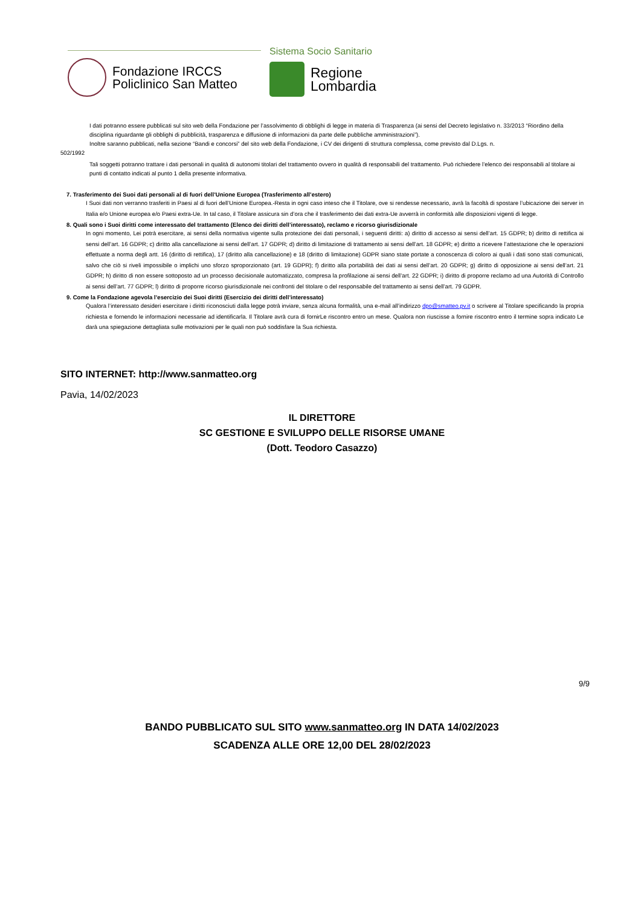Fondazione IRCCS
Policlinico San Matteo
Sistema Socio Sanitario
Regione
Lombardia
I dati potranno essere pubblicati sul sito web della Fondazione per l’assolvimento di obblighi di legge in materia di Trasparenza (ai sensi del Decreto legislativo n. 33/2013 “Riordino della disciplina riguardante gli obblighi di pubblicità, trasparenza e diffusione di informazioni da parte delle pubbliche amministrazioni”).
Inoltre saranno pubblicati, nella sezione “Bandi e concorsi” del sito web della Fondazione, i CV dei dirigenti di struttura complessa, come previsto dal D.Lgs. n.
502/1992
Tali soggetti potranno trattare i dati personali in qualità di autonomi titolari del trattamento ovvero in qualità di responsabili del trattamento. Può richiedere l’elenco dei responsabili al titolare ai punti di contatto indicati al punto 1 della presente informativa.
7. Trasferimento dei Suoi dati personali al di fuori dell’Unione Europea (Trasferimento all’estero)
I Suoi dati non verranno trasferiti in Paesi al di fuori dell’Unione Europea.-Resta in ogni caso inteso che il Titolare, ove si rendesse necessario, avrà la facoltà di spostare l’ubicazione dei server in Italia e/o Unione europea e/o Paesi extra-Ue. In tal caso, il Titolare assicura sin d’ora che il trasferimento dei dati extra-Ue avverrà in conformità alle disposizioni vigenti di legge.
8. Quali sono i Suoi diritti come interessato del trattamento (Elenco dei diritti dell’interessato), reclamo e ricorso giurisdizionale
In ogni momento, Lei potrà esercitare, ai sensi della normativa vigente sulla protezione dei dati personali, i seguenti diritti: a) diritto di accesso ai sensi dell’art. 15 GDPR; b) diritto di rettifica ai sensi dell’art. 16 GDPR; c) diritto alla cancellazione ai sensi dell’art. 17 GDPR; d) diritto di limitazione di trattamento ai sensi dell’art. 18 GDPR; e) diritto a ricevere l’attestazione che le operazioni effettuate a norma degli artt. 16 (diritto di rettifica), 17 (diritto alla cancellazione) e 18 (diritto di limitazione) GDPR siano state portate a conoscenza di coloro ai quali i dati sono stati comunicati, salvo che ciò si riveli impossibile o implichi uno sforzo sproporzionato (art. 19 GDPR); f) diritto alla portabilità dei dati ai sensi dell’art. 20 GDPR; g) diritto di opposizione ai sensi dell’art. 21 GDPR; h) diritto di non essere sottoposto ad un processo decisionale automatizzato, compresa la profilazione ai sensi dell’art. 22 GDPR; i) diritto di proporre reclamo ad una Autorità di Controllo ai sensi dell’art. 77 GDPR; l) diritto di proporre ricorso giurisdizionale nei confronti del titolare o del responsabile del trattamento ai sensi dell’art. 79 GDPR.
9. Come la Fondazione agevola l’esercizio dei Suoi diritti (Esercizio dei diritti dell’interessato)
Qualora l’interessato desideri esercitare i diritti riconosciuti dalla legge potrà inviare, senza alcuna formalità, una e-mail all’indirizzo dpo@smatteo.pv.it o scrivere al Titolare specificando la propria richiesta e fornendo le informazioni necessarie ad identificarla. Il Titolare avrà cura di fornirLe riscontro entro un mese. Qualora non riuscisse a fornire riscontro entro il termine sopra indicato Le darà una spiegazione dettagliata sulle motivazioni per le quali non può soddisfare la Sua richiesta.
SITO INTERNET: http://www.sanmatteo.org
Pavia, 14/02/2023
IL DIRETTORE
SC GESTIONE E SVILUPPO DELLE RISORSE UMANE
(Dott. Teodoro Casazzo)
9/9
BANDO PUBBLICATO SUL SITO www.sanmatteo.org IN DATA 14/02/2023
SCADENZA ALLE ORE 12,00 DEL 28/02/2023